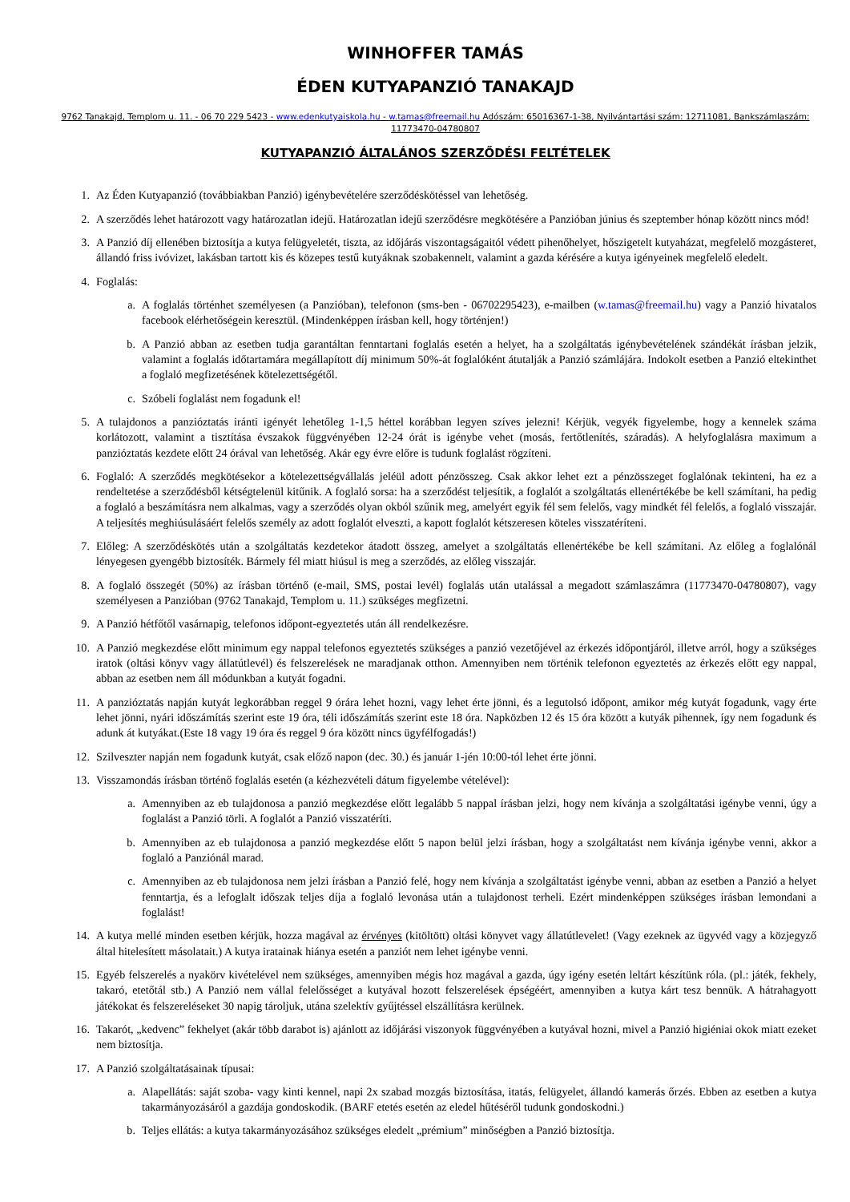WINHOFFER TAMÁS
ÉDEN KUTYAPANZIÓ TANAKAJD
9762 Tanakajd, Templom u. 11. - 06 70 229 5423 - www.edenkutyaiskola.hu - w.tamas@freemail.hu Adószám: 65016367-1-38, Nyilvántartási szám: 12711081, Bankszámlaszám: 11773470-04780807
KUTYAPANZIÓ ÁLTALÁNOS SZERZŐDÉSI FELTÉTELEK
1. Az Éden Kutyapanzió (továbbiakban Panzió) igénybevételére szerződéskötéssel van lehetőség.
2. A szerződés lehet határozott vagy határozatlan idejű. Határozatlan idejű szerződésre megkötésére a Panzióban június és szeptember hónap között nincs mód!
3. A Panzió díj ellenében biztosítja a kutya felügyeletét, tiszta, az időjárás viszontagságaitól védett pihenőhelyet, hőszigetelt kutyaházat, megfelelő mozgásteret, állandó friss ivóvizet, lakásban tartott kis és közepes testű kutyáknak szobakennelt, valamint a gazda kérésére a kutya igényeinek megfelelő eledelt.
4. Foglalás:
a. A foglalás történhet személyesen (a Panzióban), telefonon (sms-ben - 06702295423), e-mailben (w.tamas@freemail.hu) vagy a Panzió hivatalos facebook elérhetőségein keresztül. (Mindenképpen írásban kell, hogy történjen!)
b. A Panzió abban az esetben tudja garantáltan fenntartani foglalás esetén a helyet, ha a szolgáltatás igénybevételének szándékát írásban jelzik, valamint a foglalás időtartamára megállapított díj minimum 50%-át foglalóként átutalják a Panzió számlájára. Indokolt esetben a Panzió eltekinthet a foglaló megfizetésének kötelezettségétől.
c. Szóbeli foglalást nem fogadunk el!
5. A tulajdonos a panzióztatás iránti igényét lehetőleg 1-1,5 héttel korábban legyen szíves jelezni! Kérjük, vegyék figyelembe, hogy a kennelek száma korlátozott, valamint a tisztítása évszakok függvényében 12-24 órát is igénybe vehet (mosás, fertőtlenítés, száradás). A helyfoglalásra maximum a panzióztatás kezdete előtt 24 órával van lehetőség. Akár egy évre előre is tudunk foglalást rögzíteni.
6. Foglaló: A szerződés megkötésekor a kötelezettségvállalás jeléül adott pénzösszeg. Csak akkor lehet ezt a pénzösszeget foglalónak tekinteni, ha ez a rendeltetése a szerződésből kétségtelenül kitűnik. A foglaló sorsa: ha a szerződést teljesítik, a foglalót a szolgáltatás ellenértékébe be kell számítani, ha pedig a foglaló a beszámításra nem alkalmas, vagy a szerződés olyan okból szűnik meg, amelyért egyik fél sem felelős, vagy mindkét fél felelős, a foglaló visszajár. A teljesítés meghiúsulásáért felelős személy az adott foglalót elveszti, a kapott foglalót kétszeresen köteles visszatéríteni.
7. Előleg: A szerződéskötés után a szolgáltatás kezdetekor átadott összeg, amelyet a szolgáltatás ellenértékébe be kell számítani. Az előleg a foglalónál lényegesen gyengébb biztosíték. Bármely fél miatt hiúsul is meg a szerződés, az előleg visszajár.
8. A foglaló összegét (50%) az írásban történő (e-mail, SMS, postai levél) foglalás után utalással a megadott számlaszámra (11773470-04780807), vagy személyesen a Panzióban (9762 Tanakajd, Templom u. 11.) szükséges megfizetni.
9. A Panzió hétfőtől vasárnapig, telefonos időpont-egyeztetés után áll rendelkezésre.
10. A Panzió megkezdése előtt minimum egy nappal telefonos egyeztetés szükséges a panzió vezetőjével az érkezés időpontjáról, illetve arról, hogy a szükséges iratok (oltási könyv vagy állatútlevél) és felszerelések ne maradjanak otthon. Amennyiben nem történik telefonon egyeztetés az érkezés előtt egy nappal, abban az esetben nem áll módunkban a kutyát fogadni.
11. A panzióztatás napján kutyát legkorábban reggel 9 órára lehet hozni, vagy lehet érte jönni, és a legutolsó időpont, amikor még kutyát fogadunk, vagy érte lehet jönni, nyári időszámítás szerint este 19 óra, téli időszámítás szerint este 18 óra. Napközben 12 és 15 óra között a kutyák pihennek, így nem fogadunk és adunk át kutyákat.(Este 18 vagy 19 óra és reggel 9 óra között nincs ügyfélfogadás!)
12. Szilveszter napján nem fogadunk kutyát, csak előző napon (dec. 30.) és január 1-jén 10:00-tól lehet érte jönni.
13. Visszamondás írásban történő foglalás esetén (a kézhezvételi dátum figyelembe vételével):
a. Amennyiben az eb tulajdonosa a panzió megkezdése előtt legalább 5 nappal írásban jelzi, hogy nem kívánja a szolgáltatási igénybe venni, úgy a foglalást a Panzió törli. A foglalót a Panzió visszatéríti.
b. Amennyiben az eb tulajdonosa a panzió megkezdése előtt 5 napon belül jelzi írásban, hogy a szolgáltatást nem kívánja igénybe venni, akkor a foglaló a Panziónál marad.
c. Amennyiben az eb tulajdonosa nem jelzi írásban a Panzió felé, hogy nem kívánja a szolgáltatást igénybe venni, abban az esetben a Panzió a helyet fenntartja, és a lefoglalt időszak teljes díja a foglaló levonása után a tulajdonost terheli. Ezért mindenképpen szükséges írásban lemondani a foglalást!
14. A kutya mellé minden esetben kérjük, hozza magával az érvényes (kitöltött) oltási könyvet vagy állatútlevelet! (Vagy ezeknek az ügyvéd vagy a közjegyző által hitelesített másolatait.) A kutya iratainak hiánya esetén a panziót nem lehet igénybe venni.
15. Egyéb felszerelés a nyakörv kivételével nem szükséges, amennyiben mégis hoz magával a gazda, úgy igény esetén leltárt készítünk róla. (pl.: játék, fekhely, takaró, etetőtál stb.) A Panzió nem vállal felelősséget a kutyával hozott felszerelések épségéért, amennyiben a kutya kárt tesz bennük. A hátrahagyott játékokat és felszereléseket 30 napig tároljuk, utána szelektív gyűjtéssel elszállításra kerülnek.
16. Takarót, „kedvenc” fekhelyet (akár több darabot is) ajánlott az időjárási viszonyok függvényében a kutyával hozni, mivel a Panzió higiéniai okok miatt ezeket nem biztosítja.
17. A Panzió szolgáltatásainak típusai:
a. Alapellátás: saját szoba- vagy kinti kennel, napi 2x szabad mozgás biztosítása, itatás, felügyelet, állandó kamerás őrzés. Ebben az esetben a kutya takarmányozásáról a gazdája gondoskodik. (BARF etetés esetén az eledel hűtéséről tudunk gondoskodni.)
b. Teljes ellátás: a kutya takarmányozásához szükséges eledelt „prémium” minőségben a Panzió biztosítja.